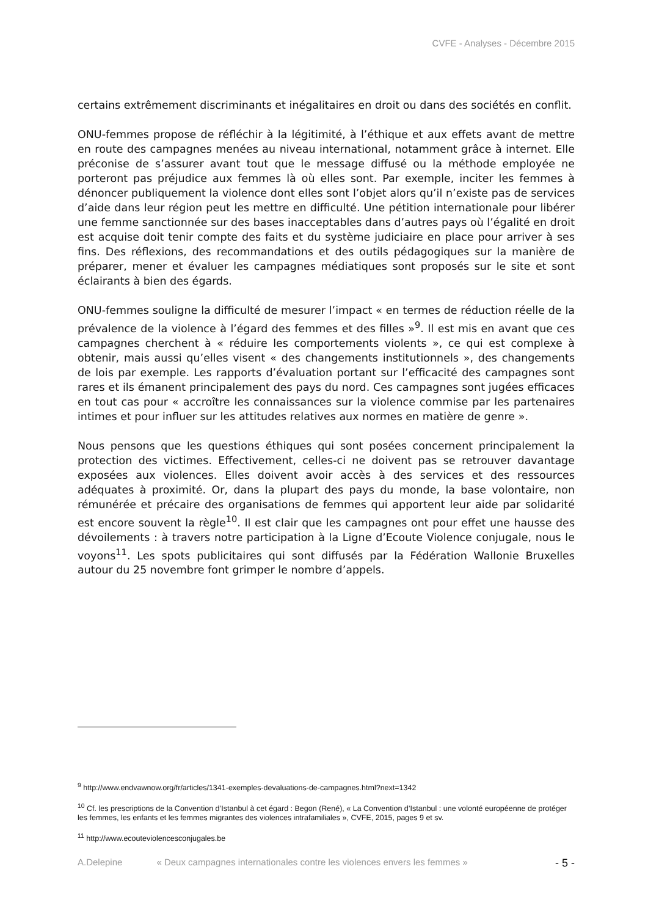CVFE - Analyses - Décembre 2015
certains extrêmement discriminants et inégalitaires en droit ou dans des sociétés en conflit.
ONU-femmes propose de réfléchir à la légitimité, à l’éthique et aux effets avant de mettre en route des campagnes menées au niveau international, notamment grâce à internet. Elle préconise de s’assurer avant tout que le message diffusé ou la méthode employée ne porteront pas préjudice aux femmes là où elles sont. Par exemple, inciter les femmes à dénoncer publiquement la violence dont elles sont l’objet alors qu’il n’existe pas de services d’aide dans leur région peut les mettre en difficulté. Une pétition internationale pour libérer une femme sanctionnée sur des bases inacceptables dans d’autres pays où l’égalité en droit est acquise doit tenir compte des faits et du système judiciaire en place pour arriver à ses fins. Des réflexions, des recommandations et des outils pédagogiques sur la manière de préparer, mener et évaluer les campagnes médiatiques sont proposés sur le site et sont éclairants à bien des égards.
ONU-femmes souligne la difficulté de mesurer l’impact « en termes de réduction réelle de la prévalence de la violence à l’égard des femmes et des filles »<sup>9</sup>. Il est mis en avant que ces campagnes cherchent à « réduire les comportements violents », ce qui est complexe à obtenir, mais aussi qu’elles visent « des changements institutionnels », des changements de lois par exemple. Les rapports d’évaluation portant sur l’efficacité des campagnes sont rares et ils émanent principalement des pays du nord. Ces campagnes sont jugées efficaces en tout cas pour « accroître les connaissances sur la violence commise par les partenaires intimes et pour influer sur les attitudes relatives aux normes en matière de genre ».
Nous pensons que les questions éthiques qui sont posées concernent principalement la protection des victimes. Effectivement, celles-ci ne doivent pas se retrouver davantage exposées aux violences. Elles doivent avoir accès à des services et des ressources adéquates à proximité. Or, dans la plupart des pays du monde, la base volontaire, non rémunérée et précaire des organisations de femmes qui apportent leur aide par solidarité est encore souvent la règle<sup>10</sup>. Il est clair que les campagnes ont pour effet une hausse des dévoilements : à travers notre participation à la Ligne d’Ecoute Violence conjugale, nous le voyons<sup>11</sup>. Les spots publicitaires qui sont diffusés par la Fédération Wallonie Bruxelles autour du 25 novembre font grimper le nombre d’appels.
<sup>9</sup> http://www.endvawnow.org/fr/articles/1341-exemples-devaluations-de-campagnes.html?next=1342
<sup>10</sup> Cf. les prescriptions de la Convention d’Istanbul à cet égard : Begon (René), « La Convention d’Istanbul : une volonté européenne de protéger les femmes, les enfants et les femmes migrantes des violences intrafamiliales », CVFE, 2015, pages 9 et sv.
<sup>11</sup> http://www.ecouteviolencesconjugales.be
A.Delepine « Deux campagnes internationales contre les violences envers les femmes » - 5 -